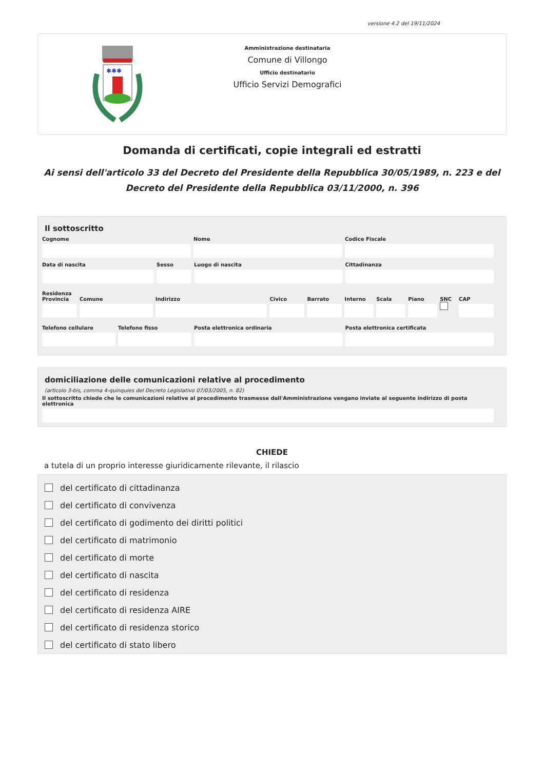versione 4.2 del 19/11/2024
✱✱✱
Amministrazione destinataria
Comune di Villongo
Ufficio destinatario
Ufficio Servizi Demografici
Domanda di certificati, copie integrali ed estratti
Ai sensi dell'articolo 33 del Decreto del Presidente della Repubblica 30/05/1989, n. 223 e del Decreto del Presidente della Repubblica 03/11/2000, n. 396
Il sottoscritto
Cognome Nome Codice Fiscale
Data di nascita Sesso Luogo di nascita Cittadinanza
Residenza
Provincia Comune Indirizzo Civico Barrato Interno Scala Piano SNC
CAP
Telefono cellulare Telefono fisso Posta elettronica ordinaria Posta elettronica certificata
domiciliazione delle comunicazioni relative al procedimento
(articolo 3-bis, comma 4-quinquies del Decreto Legislativo 07/03/2005, n. 82)
Il sottoscritto chiede che le comunicazioni relative al procedimento trasmesse dall'Amministrazione vengano inviate al seguente indirizzo di posta elettronica
CHIEDE
a tutela di un proprio interesse giuridicamente rilevante, il rilascio
del certificato di cittadinanza
del certificato di convivenza
del certificato di godimento dei diritti politici
del certificato di matrimonio
del certificato di morte
del certificato di nascita
del certificato di residenza
del certificato di residenza AIRE
del certificato di residenza storico
del certificato di stato libero